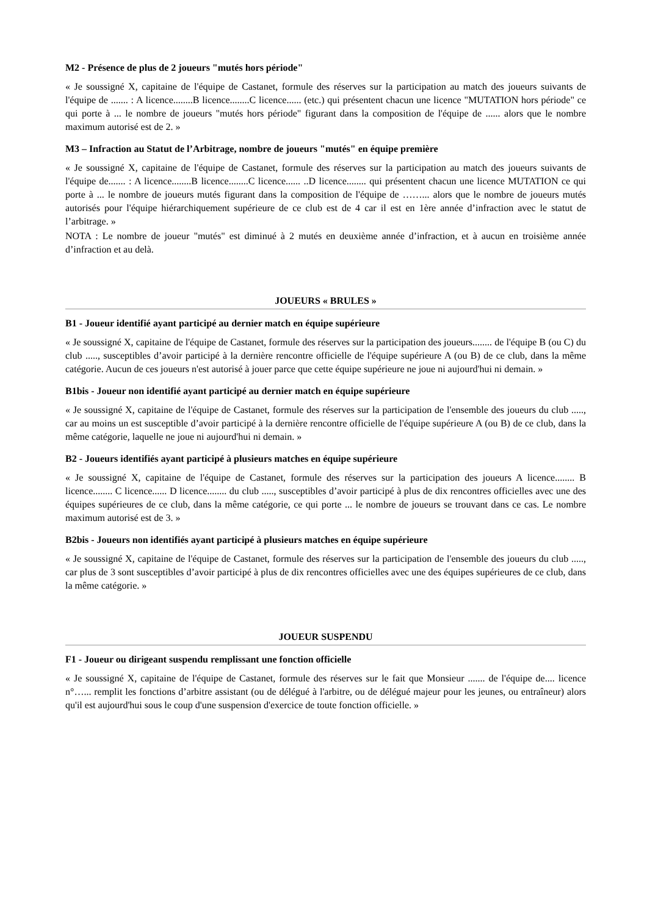M2 - Présence de plus de 2 joueurs "mutés hors période"
« Je soussigné X, capitaine de l'équipe de Castanet, formule des réserves sur la participation au match des joueurs suivants de l'équipe de ....... : A licence........B licence........C licence...... (etc.) qui présentent chacun une licence "MUTATION hors période" ce qui porte à ... le nombre de joueurs "mutés hors période" figurant dans la composition de l'équipe de ...... alors que le nombre maximum autorisé est de 2. »
M3 – Infraction au Statut de l’Arbitrage, nombre de joueurs "mutés" en équipe première
« Je soussigné X, capitaine de l'équipe de Castanet, formule des réserves sur la participation au match des joueurs suivants de l'équipe de....... : A licence........B licence........C licence...... ..D licence........ qui présentent chacun une licence MUTATION ce qui porte à ... le nombre de joueurs mutés figurant dans la composition de l'équipe de ……... alors que le nombre de joueurs mutés autorisés pour l'équipe hiérarchiquement supérieure de ce club est de 4 car il est en 1ère année d’infraction avec le statut de l’arbitrage. »
NOTA : Le nombre de joueur "mutés" est diminué à 2 mutés en deuxième année d’infraction, et à aucun en troisième année d’infraction et au delà.
JOUEURS « BRULES »
B1 - Joueur identifié ayant participé au dernier match en équipe supérieure
« Je soussigné X, capitaine de l'équipe de Castanet, formule des réserves sur la participation des joueurs........ de l'équipe B (ou C) du club ....., susceptibles d’avoir participé à la dernière rencontre officielle de l'équipe supérieure A (ou B) de ce club, dans la même catégorie. Aucun de ces joueurs n'est autorisé à jouer parce que cette équipe supérieure ne joue ni aujourd'hui ni demain. »
B1bis - Joueur non identifié ayant participé au dernier match en équipe supérieure
« Je soussigné X, capitaine de l'équipe de Castanet, formule des réserves sur la participation de l'ensemble des joueurs du club ....., car au moins un est susceptible d’avoir participé à la dernière rencontre officielle de l'équipe supérieure A (ou B) de ce club, dans la même catégorie, laquelle ne joue ni aujourd'hui ni demain. »
B2 - Joueurs identifiés ayant participé à plusieurs matches en équipe supérieure
« Je soussigné X, capitaine de l'équipe de Castanet, formule des réserves sur la participation des joueurs A licence........ B licence........ C licence...... D licence........ du club ....., susceptibles d’avoir participé à plus de dix rencontres officielles avec une des équipes supérieures de ce club, dans la même catégorie, ce qui porte ... le nombre de joueurs se trouvant dans ce cas. Le nombre maximum autorisé est de 3. »
B2bis - Joueurs non identifiés ayant participé à plusieurs matches en équipe supérieure
« Je soussigné X, capitaine de l'équipe de Castanet, formule des réserves sur la participation de l'ensemble des joueurs du club ....., car plus de 3 sont susceptibles d’avoir participé à plus de dix rencontres officielles avec une des équipes supérieures de ce club, dans la même catégorie. »
JOUEUR SUSPENDU
F1 - Joueur ou dirigeant suspendu remplissant une fonction officielle
« Je soussigné X, capitaine de l'équipe de Castanet, formule des réserves sur le fait que Monsieur ....... de l'équipe de.... licence n°…... remplit les fonctions d’arbitre assistant (ou de délégué à l'arbitre, ou de délégué majeur pour les jeunes, ou entraîneur) alors qu'il est aujourd'hui sous le coup d'une suspension d'exercice de toute fonction officielle. »